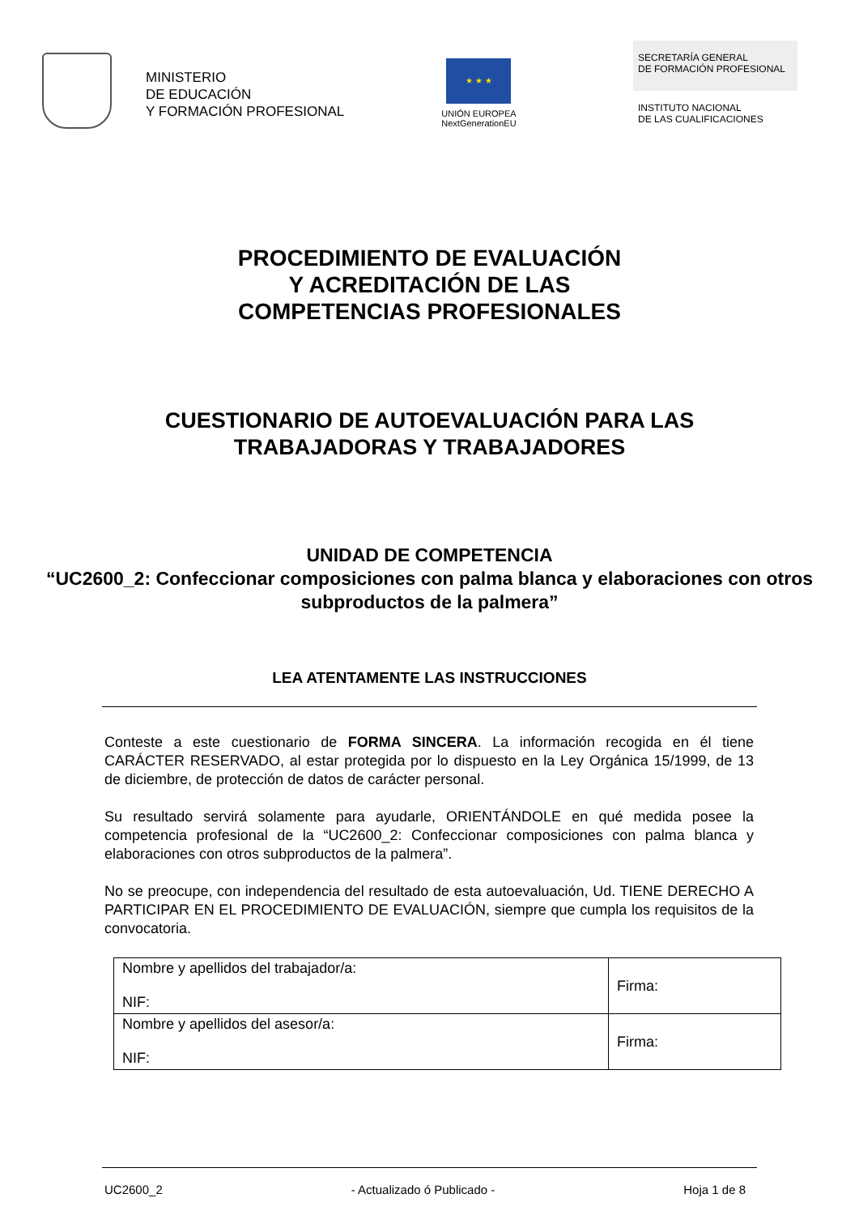MINISTERIO
DE EDUCACIÓN
Y FORMACIÓN PROFESIONAL
★ ★ ★
UNIÓN EUROPEA
NextGenerationEU
SECRETARÍA GENERAL
DE FORMACIÓN PROFESIONAL
INSTITUTO NACIONAL
DE LAS CUALIFICACIONES
PROCEDIMIENTO DE EVALUACIÓN
Y ACREDITACIÓN DE LAS
COMPETENCIAS PROFESIONALES
CUESTIONARIO DE AUTOEVALUACIÓN PARA LAS
TRABAJADORAS Y TRABAJADORES
UNIDAD DE COMPETENCIA
“UC2600_2: Confeccionar composiciones con palma blanca y elaboraciones con otros subproductos de la palmera”
LEA ATENTAMENTE LAS INSTRUCCIONES
Conteste a este cuestionario de FORMA SINCERA. La información recogida en él tiene CARÁCTER RESERVADO, al estar protegida por lo dispuesto en la Ley Orgánica 15/1999, de 13 de diciembre, de protección de datos de carácter personal.
Su resultado servirá solamente para ayudarle, ORIENTÁNDOLE en qué medida posee la competencia profesional de la “UC2600_2: Confeccionar composiciones con palma blanca y elaboraciones con otros subproductos de la palmera”.
No se preocupe, con independencia del resultado de esta autoevaluación, Ud. TIENE DERECHO A PARTICIPAR EN EL PROCEDIMIENTO DE EVALUACIÓN, siempre que cumpla los requisitos de la convocatoria.
| Nombre y apellidos del trabajador/a: NIF: | Firma: |
| Nombre y apellidos del asesor/a: NIF: | Firma: |
UC2600_2 - Actualizado ó Publicado - Hoja 1 de 8